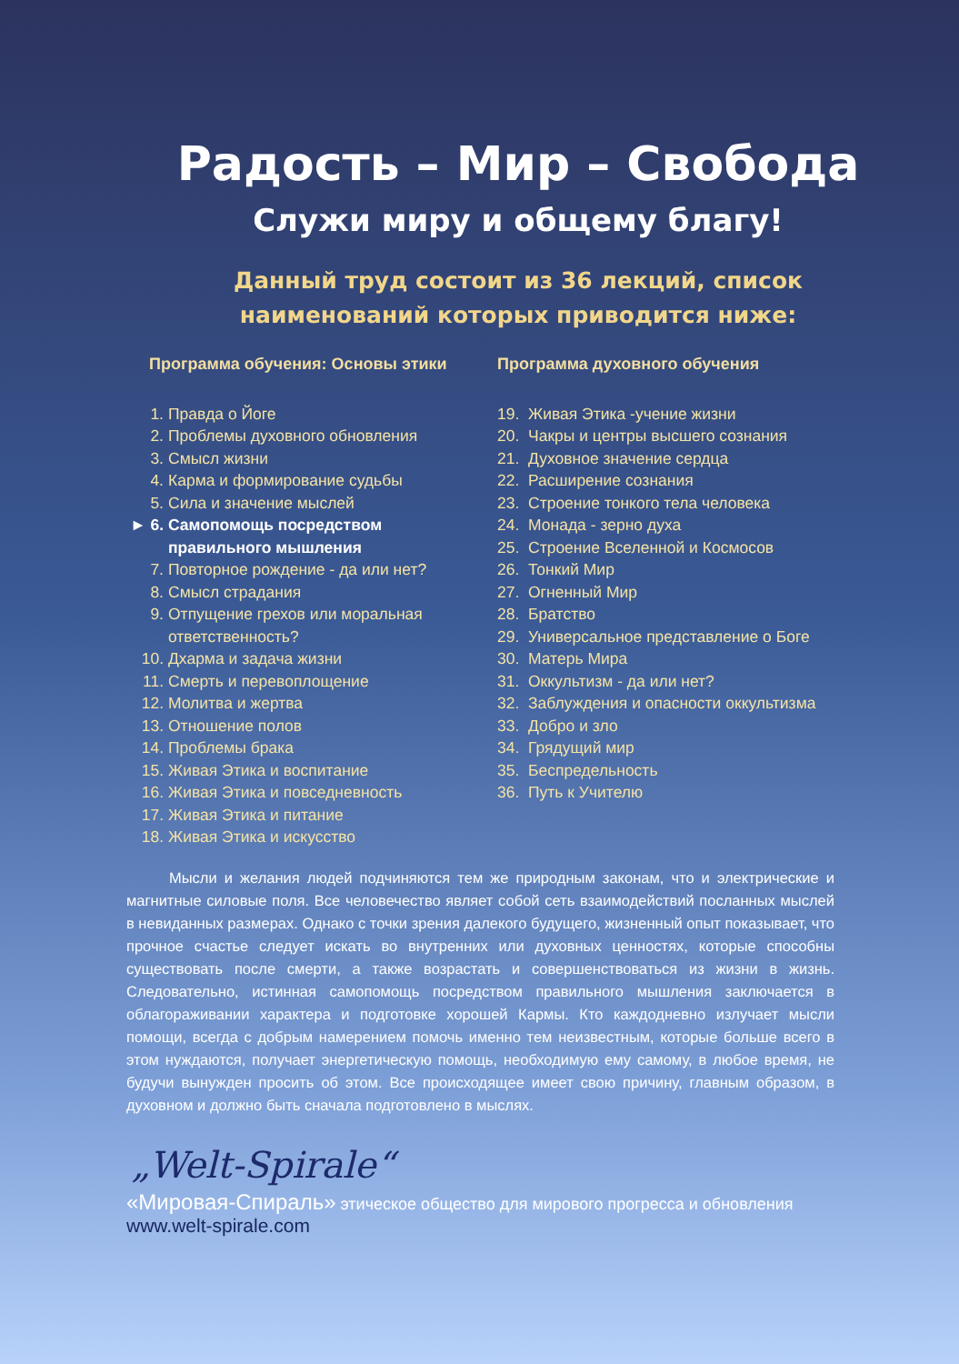Радость – Мир – Свобода
Служи миру и общему благу!
Данный труд состоит из 36 лекций, список
наименований которых приводится ниже:
Программа обучения: Основы этики
1. Правда о Йоге
2. Проблемы духовного обновления
3. Смысл жизни
4. Карма и формирование судьбы
5. Сила и значение мыслей
► 6. Самопомощь посредством правильного мышления
7. Повторное рождение - да или нет?
8. Смысл страдания
9. Отпущение грехов или моральная ответственность?
10. Дхарма и задача жизни
11. Смерть и перевоплощение
12. Молитва и жертва
13. Отношение полов
14. Проблемы брака
15. Живая Этика и воспитание
16. Живая Этика и повседневность
17. Живая Этика и питание
18. Живая Этика и искусство
Программа духовного обучения
19. Живая Этика -учение жизни
20. Чакры и центры высшего сознания
21. Духовное значение сердца
22. Расширение сознания
23. Строение тонкого тела человека
24. Монада - зерно духа
25. Строение Вселенной и Космосов
26. Тонкий Мир
27. Огненный Мир
28. Братство
29. Универсальное представление о Боге
30. Матерь Мира
31. Оккультизм - да или нет?
32. Заблуждения и опасности оккультизма
33. Добро и зло
34. Грядущий мир
35. Беспредельность
36. Путь к Учителю
Мысли и желания людей подчиняются тем же природным законам, что и электрические и магнитные силовые поля. Все человечество являет собой сеть взаимодействий посланных мыслей в невиданных размерах. Однако с точки зрения далекого будущего, жизненный опыт показывает, что прочное счастье следует искать во внутренних или духовных ценностях, которые способны существовать после смерти, а также возрастать и совершенствоваться из жизни в жизнь. Следовательно, истинная самопомощь посредством правильного мышления заключается в облагораживании характера и подготовке хорошей Кармы. Кто каждодневно излучает мысли помощи, всегда с добрым намерением помочь именно тем неизвестным, которые больше всего в этом нуждаются, получает энергетическую помощь, необходимую ему самому, в любое время, не будучи вынужден просить об этом. Все происходящее имеет свою причину, главным образом, в духовном и должно быть сначала подготовлено в мыслях.
„Welt-Spirale“
«Мировая-Спираль» этическое общество для мирового прогресса и обновления
www.welt-spirale.com